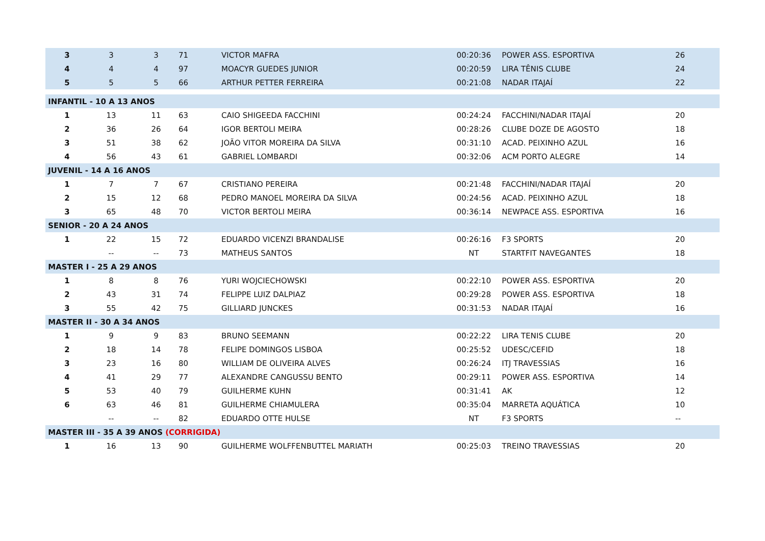| 3 | 3 | 3 | 71 | VICTOR MAFRA | 00:20:36 | POWER ASS. ESPORTIVA | 26 |
| 4 | 4 | 4 | 97 | MOACYR GUEDES JUNIOR | 00:20:59 | LIRA TÊNIS CLUBE | 24 |
| 5 | 5 | 5 | 66 | ARTHUR PETTER FERREIRA | 00:21:08 | NADAR ITAJAÍ | 22 |
| INFANTIL - 10 A 13 ANOS | | | | | | | |
| 1 | 13 | 11 | 63 | CAIO SHIGEEDA FACCHINI | 00:24:24 | FACCHINI/NADAR ITAJAÍ | 20 |
| 2 | 36 | 26 | 64 | IGOR BERTOLI MEIRA | 00:28:26 | CLUBE DOZE DE AGOSTO | 18 |
| 3 | 51 | 38 | 62 | JOÃO VITOR MOREIRA DA SILVA | 00:31:10 | ACAD. PEIXINHO AZUL | 16 |
| 4 | 56 | 43 | 61 | GABRIEL LOMBARDI | 00:32:06 | ACM PORTO ALEGRE | 14 |
| JUVENIL - 14 A 16 ANOS | | | | | | | |
| 1 | 7 | 7 | 67 | CRISTIANO PEREIRA | 00:21:48 | FACCHINI/NADAR ITAJAÍ | 20 |
| 2 | 15 | 12 | 68 | PEDRO MANOEL MOREIRA DA SILVA | 00:24:56 | ACAD. PEIXINHO AZUL | 18 |
| 3 | 65 | 48 | 70 | VICTOR BERTOLI MEIRA | 00:36:14 | NEWPACE ASS. ESPORTIVA | 16 |
| SENIOR - 20 A 24 ANOS | | | | | | | |
| 1 | 22 | 15 | 72 | EDUARDO VICENZI BRANDALISE | 00:26:16 | F3 SPORTS | 20 |
| | -- | -- | 73 | MATHEUS SANTOS | NT | STARTFIT NAVEGANTES | 18 |
| MASTER I - 25 A 29 ANOS | | | | | | | |
| 1 | 8 | 8 | 76 | YURI WOJCIECHOWSKI | 00:22:10 | POWER ASS. ESPORTIVA | 20 |
| 2 | 43 | 31 | 74 | FELIPPE LUIZ DALPIAZ | 00:29:28 | POWER ASS. ESPORTIVA | 18 |
| 3 | 55 | 42 | 75 | GILLIARD JUNCKES | 00:31:53 | NADAR ITAJAÍ | 16 |
| MASTER II - 30 A 34 ANOS | | | | | | | |
| 1 | 9 | 9 | 83 | BRUNO SEEMANN | 00:22:22 | LIRA TENIS CLUBE | 20 |
| 2 | 18 | 14 | 78 | FELIPE DOMINGOS LISBOA | 00:25:52 | UDESC/CEFID | 18 |
| 3 | 23 | 16 | 80 | WILLIAM DE OLIVEIRA ALVES | 00:26:24 | ITJ TRAVESSIAS | 16 |
| 4 | 41 | 29 | 77 | ALEXANDRE CANGUSSU BENTO | 00:29:11 | POWER ASS. ESPORTIVA | 14 |
| 5 | 53 | 40 | 79 | GUILHERME KUHN | 00:31:41 | AK | 12 |
| 6 | 63 | 46 | 81 | GUILHERME CHIAMULERA | 00:35:04 | MARRETA AQUÁTICA | 10 |
| | -- | -- | 82 | EDUARDO OTTE HULSE | NT | F3 SPORTS | -- |
| MASTER III - 35 A 39 ANOS (CORRIGIDA) | | | | | | | |
| 1 | 16 | 13 | 90 | GUILHERME WOLFFENBUTTEL MARIATH | 00:25:03 | TREINO TRAVESSIAS | 20 |